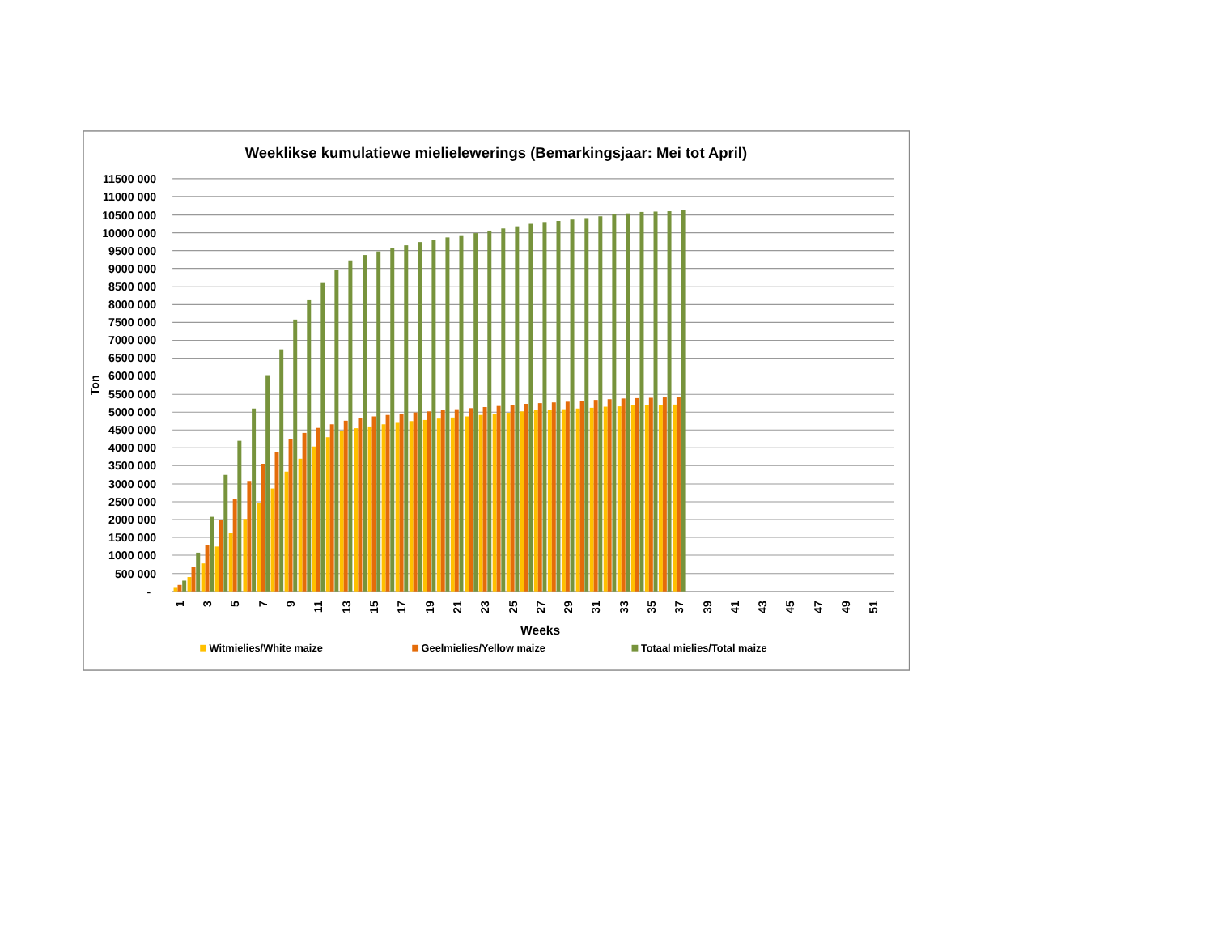Weeklikse kumulatiewe mielielewerings (Bemarkingsjaar: Mei tot April)
11500 000
11000 000
10500 000
10000 000
9500 000
9000 000
8500 000
8000 000
7500 000
7000 000
6500 000
6000 000
5500 000
5000 000
4500 000
4000 000
3500 000
3000 000
2500 000
2000 000
1500 000
1000 000
500 000
-
Ton
1
3
5
7
9
11
13
15
17
19
21
23
25
27
29
31
33
35
37
39
41
43
45
47
49
51
Weeks
Witmielies/White maize
Geelmielies/Yellow maize
Totaal mielies/Total maize